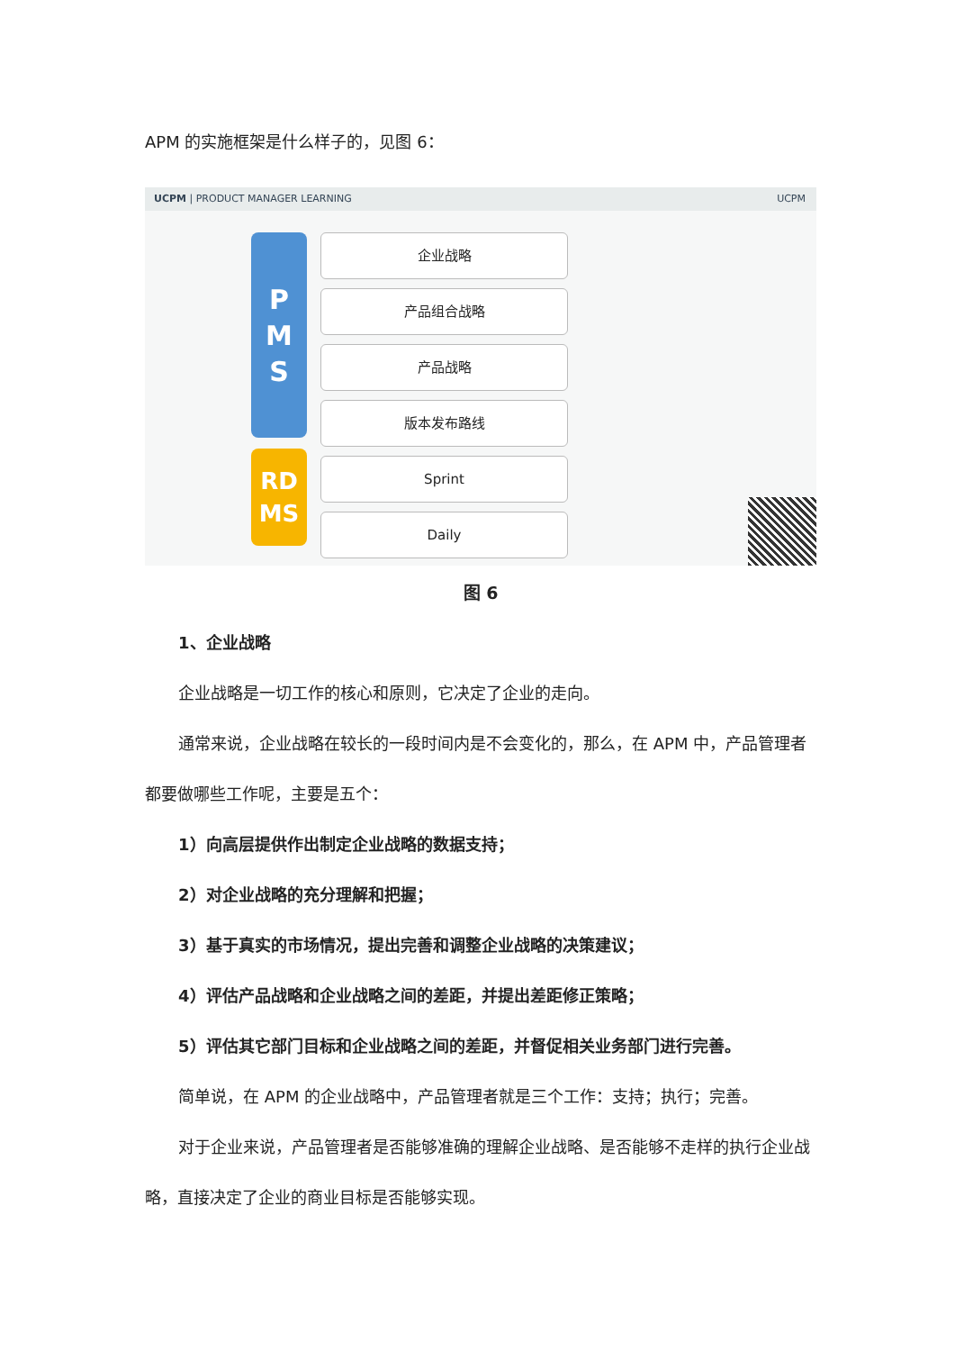APM 的实施框架是什么样子的，见图 6：
UCPM | PRODUCT MANAGER LEARNING UCPM
P
M
S
RD
MS
企业战略
产品组合战略
产品战略
版本发布路线
Sprint
Daily
图 6
1、企业战略
企业战略是一切工作的核心和原则，它决定了企业的走向。
通常来说，企业战略在较长的一段时间内是不会变化的，那么，在 APM 中，产品管理者都要做哪些工作呢，主要是五个：
1）向高层提供作出制定企业战略的数据支持；
2）对企业战略的充分理解和把握；
3）基于真实的市场情况，提出完善和调整企业战略的决策建议；
4）评估产品战略和企业战略之间的差距，并提出差距修正策略；
5）评估其它部门目标和企业战略之间的差距，并督促相关业务部门进行完善。
简单说，在 APM 的企业战略中，产品管理者就是三个工作：支持；执行；完善。
对于企业来说，产品管理者是否能够准确的理解企业战略、是否能够不走样的执行企业战略，直接决定了企业的商业目标是否能够实现。